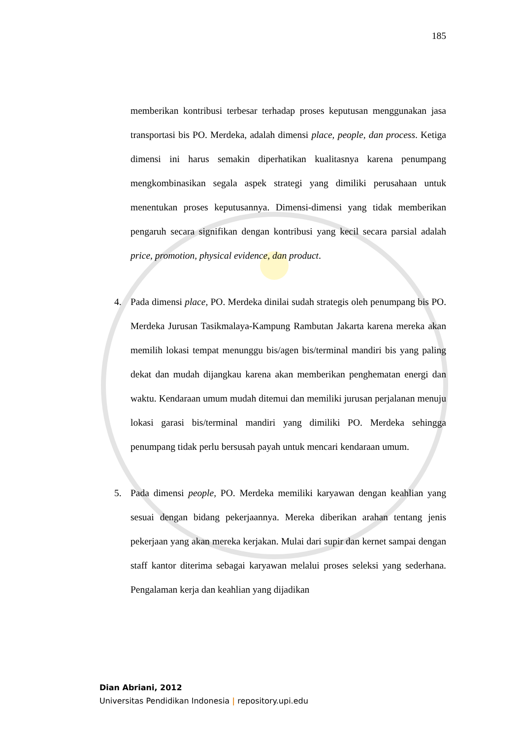185
memberikan kontribusi terbesar terhadap proses keputusan menggunakan jasa transportasi bis PO. Merdeka, adalah dimensi place, people, dan process. Ketiga dimensi ini harus semakin diperhatikan kualitasnya karena penumpang mengkombinasikan segala aspek strategi yang dimiliki perusahaan untuk menentukan proses keputusannya. Dimensi-dimensi yang tidak memberikan pengaruh secara signifikan dengan kontribusi yang kecil secara parsial adalah price, promotion, physical evidence, dan product.
4. Pada dimensi place, PO. Merdeka dinilai sudah strategis oleh penumpang bis PO. Merdeka Jurusan Tasikmalaya-Kampung Rambutan Jakarta karena mereka akan memilih lokasi tempat menunggu bis/agen bis/terminal mandiri bis yang paling dekat dan mudah dijangkau karena akan memberikan penghematan energi dan waktu. Kendaraan umum mudah ditemui dan memiliki jurusan perjalanan menuju lokasi garasi bis/terminal mandiri yang dimiliki PO. Merdeka sehingga penumpang tidak perlu bersusah payah untuk mencari kendaraan umum.
5. Pada dimensi people, PO. Merdeka memiliki karyawan dengan keahlian yang sesuai dengan bidang pekerjaannya. Mereka diberikan arahan tentang jenis pekerjaan yang akan mereka kerjakan. Mulai dari supir dan kernet sampai dengan staff kantor diterima sebagai karyawan melalui proses seleksi yang sederhana. Pengalaman kerja dan keahlian yang dijadikan
Dian Abriani, 2012
Universitas Pendidikan Indonesia | repository.upi.edu